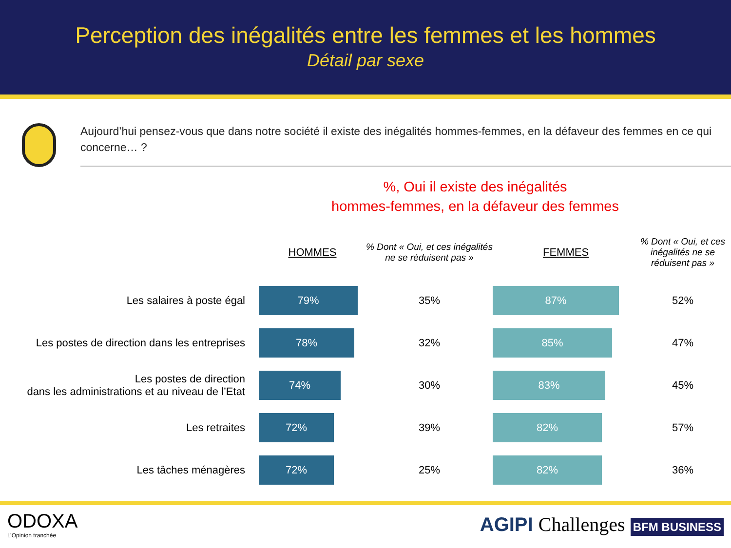Perception des inégalités entre les femmes et les hommes
Détail par sexe
Aujourd’hui pensez-vous que dans notre société il existe des inégalités hommes-femmes, en la défaveur des femmes en ce qui concerne… ?
%, Oui il existe des inégalités
hommes-femmes, en la défaveur des femmes
| | HOMMES | % Dont « Oui, et ces inégalités ne se réduisent pas » | FEMMES | % Dont « Oui, et ces inégalités ne se réduisent pas » |
| --- | --- | --- | --- | --- |
| Les salaires à poste égal | 79% | 35% | 87% | 52% |
| Les postes de direction dans les entreprises | 78% | 32% | 85% | 47% |
| Les postes de direction dans les administrations et au niveau de l’Etat | 74% | 30% | 83% | 45% |
| Les retraites | 72% | 39% | 82% | 57% |
| Les tâches ménagères | 72% | 25% | 82% | 36% |
ODOXA
L’Opinion tranchée
AGIPI Challenges BFM BUSINESS